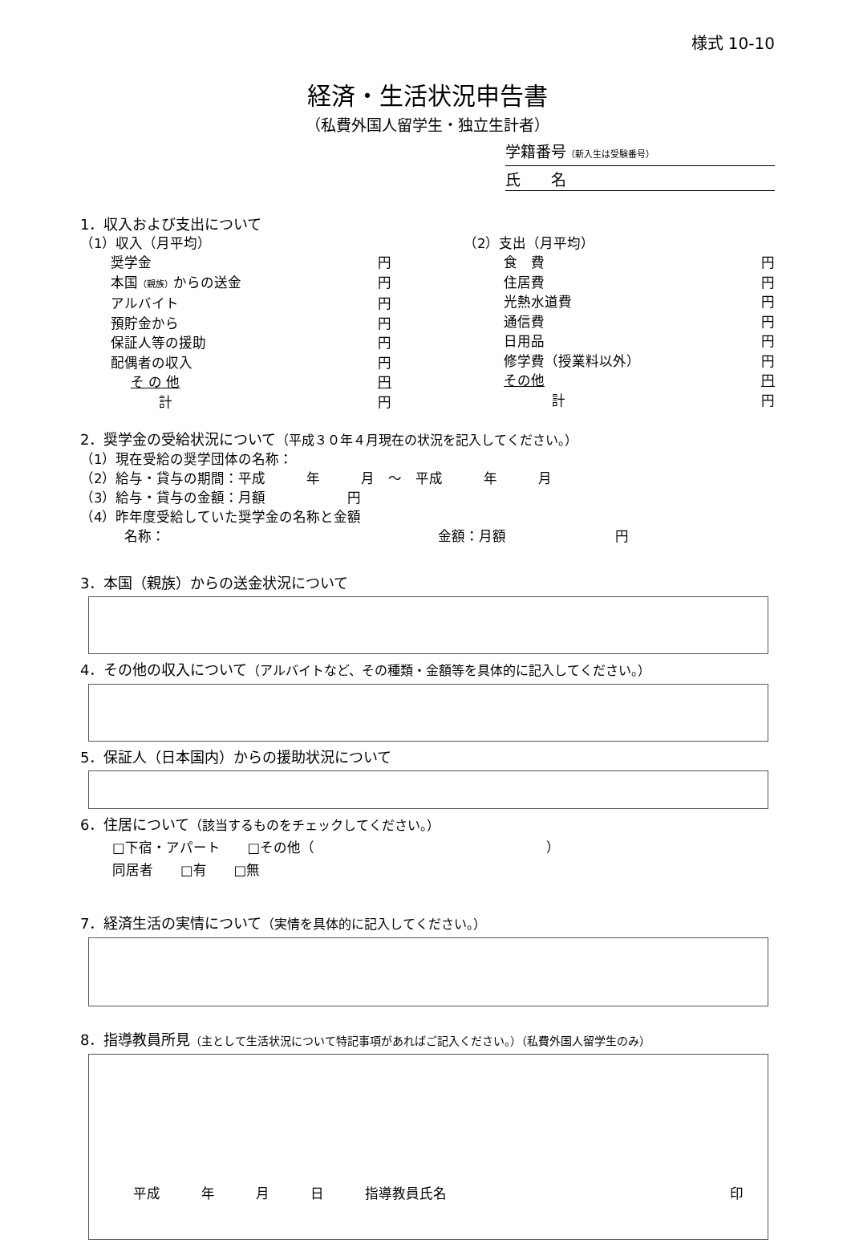様式 10-10
経済・生活状況申告書
（私費外国人留学生・独立生計者）
学籍番号（新入生は受験番号）
氏　　名
1．収入および支出について
（1）収入（月平均）
奨学金 円
本国（親族）からの送金 円
アルバイト 円
預貯金から 円
保証人等の援助 円
配偶者の収入 円
そ の 他 円
計 円
（2）支出（月平均）
食　費 円
住居費 円
光熱水道費 円
通信費 円
日用品 円
修学費（授業料以外） 円
その他 円
計 円
2．奨学金の受給状況について（平成３０年４月現在の状況を記入してください。）
（1）現在受給の奨学団体の名称：
（2）給与・貸与の期間：平成　　　年　　　月　～　平成　　　年　　　月
（3）給与・貸与の金額：月額　　　　　　円
（4）昨年度受給していた奨学金の名称と金額
名称：　　　　　　　　　　　　　　　　　　　　金額：月額　　　　　　　　円
3．本国（親族）からの送金状況について
4．その他の収入について（アルバイトなど、その種類・金額等を具体的に記入してください。）
5．保証人（日本国内）からの援助状況について
6．住居について（該当するものをチェックしてください。）
□下宿・アパート　　□その他（　　　　　　　　　　　　　　　　　）
同居者　　□有　　□無
7．経済生活の実情について（実情を具体的に記入してください。）
8．指導教員所見（主として生活状況について特記事項があればご記入ください。）（私費外国人留学生のみ）
平成　　　年　　　月　　　日　　　指導教員氏名 印